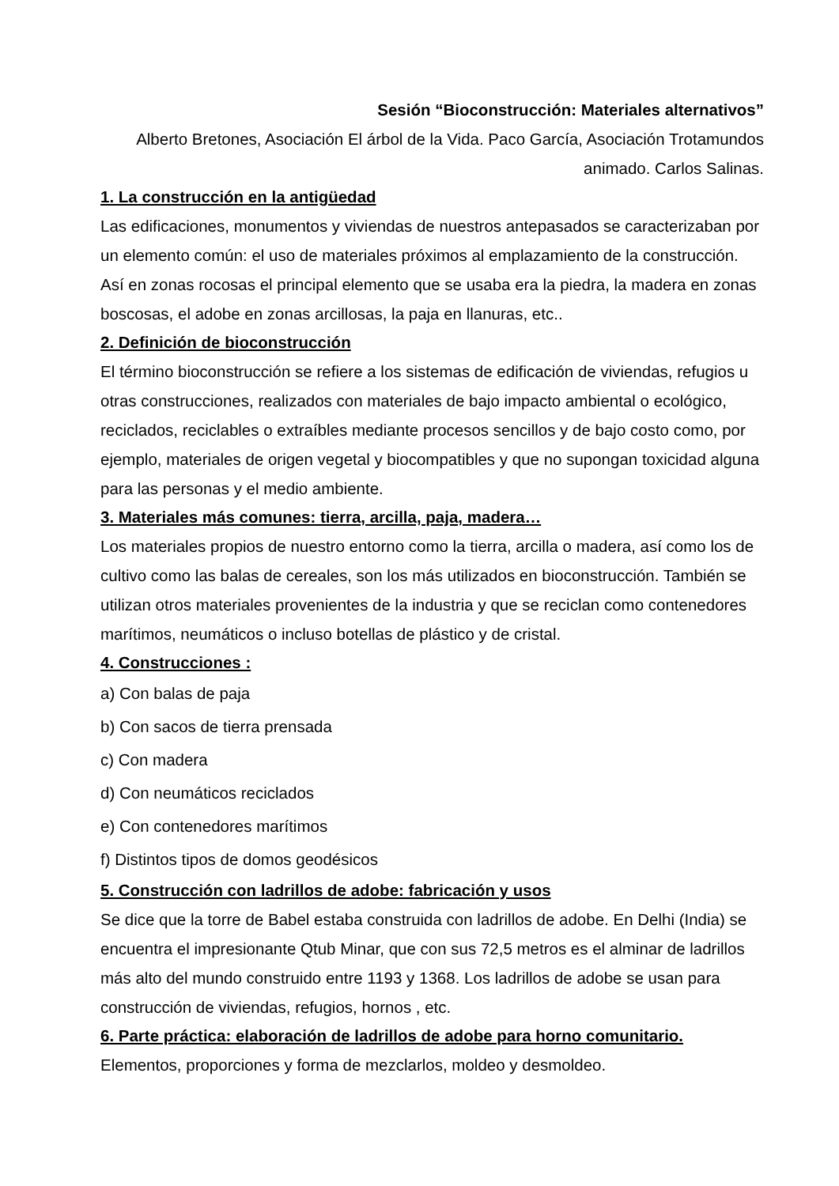Sesión “Bioconstrucción: Materiales alternativos”
Alberto Bretones, Asociación El árbol de la Vida. Paco García, Asociación Trotamundos animado. Carlos Salinas.
1. La construcción en la antigüedad
Las edificaciones, monumentos y viviendas de nuestros antepasados se caracterizaban por un elemento común: el uso de materiales próximos al emplazamiento de la construcción. Así en zonas rocosas el principal elemento que se usaba era la piedra, la madera en zonas boscosas, el adobe en zonas arcillosas, la paja en llanuras, etc..
2. Definición de bioconstrucción
El término bioconstrucción se refiere a los sistemas de edificación de viviendas, refugios u otras construcciones, realizados con materiales de bajo impacto ambiental o ecológico, reciclados, reciclables o extraíbles mediante procesos sencillos y de bajo costo como, por ejemplo, materiales de origen vegetal y biocompatibles y que no supongan toxicidad alguna para las personas y el medio ambiente.
3. Materiales más comunes: tierra, arcilla, paja, madera…
Los materiales propios de nuestro entorno como la tierra, arcilla o madera, así como los de cultivo como las balas de cereales, son los más utilizados en bioconstrucción. También se utilizan otros materiales provenientes de la industria y que se reciclan como contenedores marítimos, neumáticos o incluso botellas de plástico y de cristal.
4. Construcciones :
a) Con balas de paja
b) Con sacos de tierra prensada
c) Con madera
d) Con neumáticos reciclados
e) Con contenedores marítimos
f) Distintos tipos de domos geodésicos
5. Construcción con ladrillos de adobe: fabricación y usos
Se dice que la torre de Babel estaba construida con ladrillos de adobe. En Delhi (India) se encuentra el impresionante Qtub Minar, que con sus 72,5 metros es el alminar de ladrillos más alto del mundo construido entre 1193 y 1368. Los ladrillos de adobe se usan para construcción de viviendas, refugios, hornos , etc.
6. Parte práctica: elaboración de ladrillos de adobe para horno comunitario.
Elementos, proporciones y forma de mezclarlos, moldeo y desmoldeo.